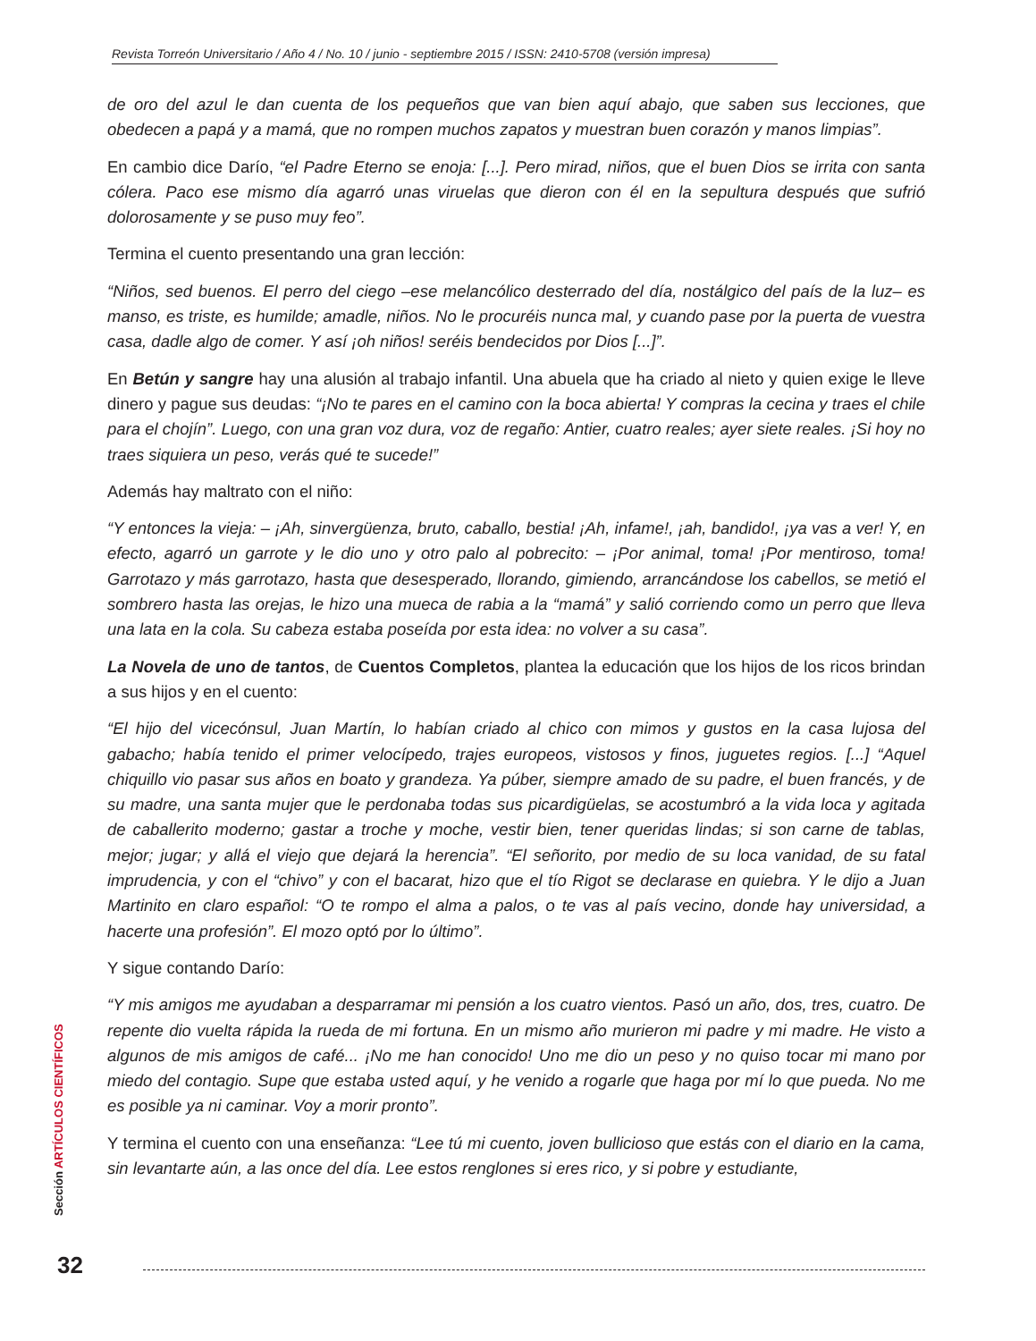Revista Torreón Universitario / Año 4 / No. 10 / junio - septiembre 2015 / ISSN: 2410-5708 (versión impresa)
de oro del azul le dan cuenta de los pequeños que van bien aquí abajo, que saben sus lecciones, que obedecen a papá y a mamá, que no rompen muchos zapatos y muestran buen corazón y manos limpias”.
En cambio dice Darío, “el Padre Eterno se enoja: [...]. Pero mirad, niños, que el buen Dios se irrita con santa cólera. Paco ese mismo día agarró unas viruelas que dieron con él en la sepultura después que sufrió dolorosamente y se puso muy feo”.
Termina el cuento presentando una gran lección:
“Niños, sed buenos. El perro del ciego –ese melancólico desterrado del día, nostálgico del país de la luz– es manso, es triste, es humilde; amadle, niños. No le procuréis nunca mal, y cuando pase por la puerta de vuestra casa, dadle algo de comer. Y así ¡oh niños! seréis bendecidos por Dios [...]”.
En Betún y sangre hay una alusión al trabajo infantil. Una abuela que ha criado al nieto y quien exige le lleve dinero y pague sus deudas: “¡No te pares en el camino con la boca abierta! Y compras la cecina y traes el chile para el chojín”. Luego, con una gran voz dura, voz de regaño: Antier, cuatro reales; ayer siete reales. ¡Si hoy no traes siquiera un peso, verás qué te sucede!”
Además hay maltrato con el niño:
“Y entonces la vieja: – ¡Ah, sinvergüenza, bruto, caballo, bestia! ¡Ah, infame!, ¡ah, bandido!, ¡ya vas a ver! Y, en efecto, agarró un garrote y le dio uno y otro palo al pobrecito: – ¡Por animal, toma! ¡Por mentiroso, toma! Garrotazo y más garrotazo, hasta que desesperado, llorando, gimiendo, arrancándose los cabellos, se metió el sombrero hasta las orejas, le hizo una mueca de rabia a la “mamá” y salió corriendo como un perro que lleva una lata en la cola. Su cabeza estaba poseída por esta idea: no volver a su casa”.
La Novela de uno de tantos, de Cuentos Completos, plantea la educación que los hijos de los ricos brindan a sus hijos y en el cuento:
“El hijo del vicecónsul, Juan Martín, lo habían criado al chico con mimos y gustos en la casa lujosa del gabacho; había tenido el primer velocípedo, trajes europeos, vistosos y finos, juguetes regios. [...] “Aquel chiquillo vio pasar sus años en boato y grandeza. Ya púber, siempre amado de su padre, el buen francés, y de su madre, una santa mujer que le perdonaba todas sus picardigüelas, se acostumbró a la vida loca y agitada de caballerito moderno; gastar a troche y moche, vestir bien, tener queridas lindas; si son carne de tablas, mejor; jugar; y allá el viejo que dejará la herencia”. “El señorito, por medio de su loca vanidad, de su fatal imprudencia, y con el “chivo” y con el bacarat, hizo que el tío Rigot se declarase en quiebra. Y le dijo a Juan Martinito en claro español: “O te rompo el alma a palos, o te vas al país vecino, donde hay universidad, a hacerte una profesión”. El mozo optó por lo último”.
Y sigue contando Darío:
“Y mis amigos me ayudaban a desparramar mi pensión a los cuatro vientos. Pasó un año, dos, tres, cuatro. De repente dio vuelta rápida la rueda de mi fortuna. En un mismo año murieron mi padre y mi madre. He visto a algunos de mis amigos de café... ¡No me han conocido! Uno me dio un peso y no quiso tocar mi mano por miedo del contagio. Supe que estaba usted aquí, y he venido a rogarle que haga por mí lo que pueda. No me es posible ya ni caminar. Voy a morir pronto”.
Y termina el cuento con una enseñanza: “Lee tú mi cuento, joven bullicioso que estás con el diario en la cama, sin levantarte aún, a las once del día. Lee estos renglones si eres rico, y si pobre y estudiante,
Sección ARTÍCULOS CIENTÍFICOS
32